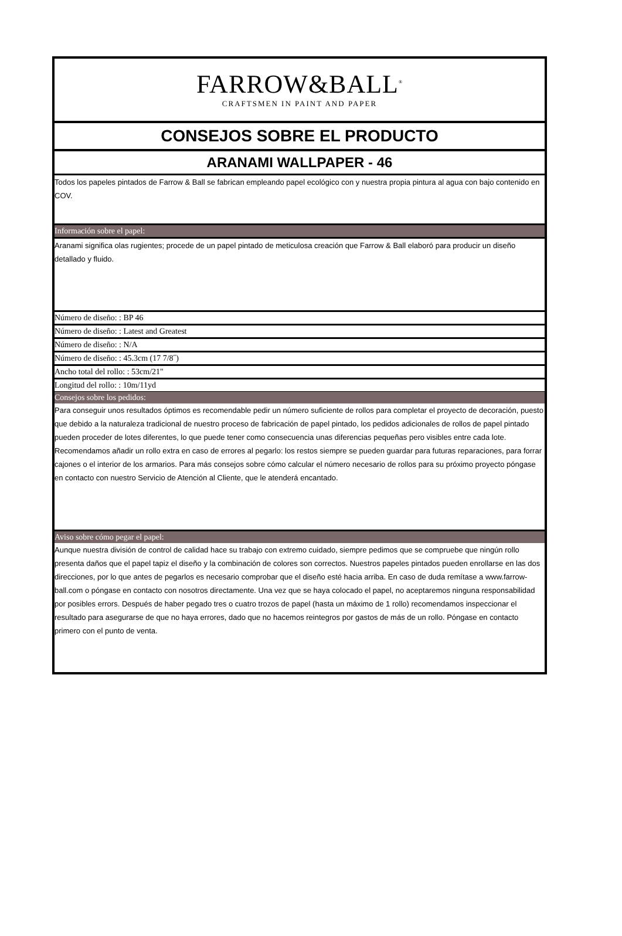FARROW&BALL<sup>®</sup>
CRAFTSMEN IN PAINT AND PAPER
CONSEJOS SOBRE EL PRODUCTO
ARANAMI WALLPAPER - 46
Todos los papeles pintados de Farrow & Ball se fabrican empleando papel ecológico con y nuestra propia pintura al agua con bajo contenido en COV.
Información sobre el papel:
Aranami significa olas rugientes; procede de un papel pintado de meticulosa creación que Farrow & Ball elaboró para producir un diseño detallado y fluido.
Número de diseño: : BP 46
Número de diseño: : Latest and Greatest
Número de diseño: : N/A
Número de diseño: : 45.3cm (17 7/8˝)
Ancho total del rollo: : 53cm/21"
Longitud del rollo: : 10m/11yd
Consejos sobre los pedidos:
Para conseguir unos resultados óptimos es recomendable pedir un número suficiente de rollos para completar el proyecto de decoración, puesto que debido a la naturaleza tradicional de nuestro proceso de fabricación de papel pintado, los pedidos adicionales de rollos de papel pintado pueden proceder de lotes diferentes, lo que puede tener como consecuencia unas diferencias pequeñas pero visibles entre cada lote. Recomendamos añadir un rollo extra en caso de errores al pegarlo: los restos siempre se pueden guardar para futuras reparaciones, para forrar cajones o el interior de los armarios. Para más consejos sobre cómo calcular el número necesario de rollos para su próximo proyecto póngase en contacto con nuestro Servicio de Atención al Cliente, que le atenderá encantado.
Aviso sobre cómo pegar el papel:
Aunque nuestra división de control de calidad hace su trabajo con extremo cuidado, siempre pedimos que se compruebe que ningún rollo presenta daños que el papel tapiz el diseño y la combinación de colores son correctos. Nuestros papeles pintados pueden enrollarse en las dos direcciones, por lo que antes de pegarlos es necesario comprobar que el diseño esté hacia arriba. En caso de duda remítase a www.farrow-ball.com o póngase en contacto con nosotros directamente. Una vez que se haya colocado el papel, no aceptaremos ninguna responsabilidad por posibles errors. Después de haber pegado tres o cuatro trozos de papel (hasta un máximo de 1 rollo) recomendamos inspeccionar el resultado para asegurarse de que no haya errores, dado que no hacemos reintegros por gastos de más de un rollo. Póngase en contacto primero con el punto de venta.